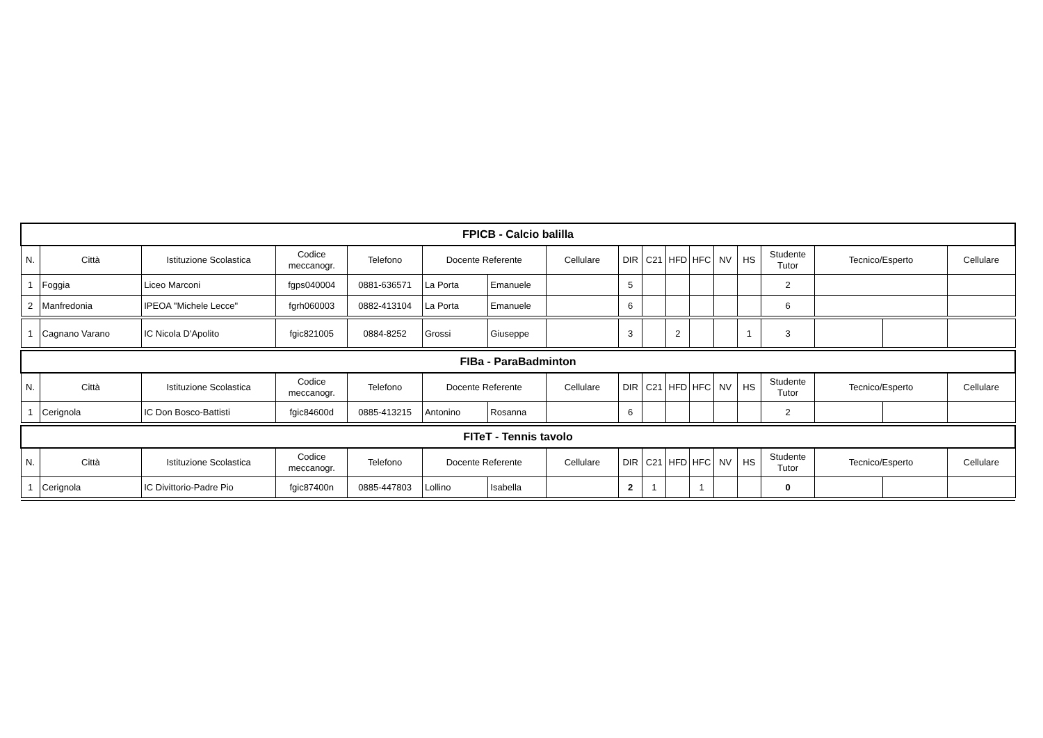| FPICB - Calcio balilla | | | | | | | | | | | | | | | | | |
| N. | Città | Istituzione Scolastica | Codice meccanogr. | Telefono | Docente Referente | | Cellulare | DIR | C21 | HFD | HFC | NV | HS | Studente Tutor | Tecnico/Esperto | | Cellulare |
| 1 | Foggia | Liceo Marconi | fgps040004 | 0881-636571 | La Porta | Emanuele | | 5 | | | | | | 2 | | | |
| 2 | Manfredonia | IPEOA "Michele Lecce" | fgrh060003 | 0882-413104 | La Porta | Emanuele | | 6 | | | | | | 6 | | | |
| 1 | Cagnano Varano | IC Nicola D'Apolito | fgic821005 | 0884-8252 | Grossi | Giuseppe | | 3 | | 2 | | | 1 | 3 | | | |
| FIBa - ParaBadminton | | | | | | | | | | | | | | | | | |
| N. | Città | Istituzione Scolastica | Codice meccanogr. | Telefono | Docente Referente | | Cellulare | DIR | C21 | HFD | HFC | NV | HS | Studente Tutor | Tecnico/Esperto | | Cellulare |
| 1 | Cerignola | IC Don Bosco-Battisti | fgic84600d | 0885-413215 | Antonino | Rosanna | | 6 | | | | | | 2 | | | |
| FITeT - Tennis tavolo | | | | | | | | | | | | | | | | | |
| N. | Città | Istituzione Scolastica | Codice meccanogr. | Telefono | Docente Referente | | Cellulare | DIR | C21 | HFD | HFC | NV | HS | Studente Tutor | Tecnico/Esperto | | Cellulare |
| 1 | Cerignola | IC Divittorio-Padre Pio | fgic87400n | 0885-447803 | Lollino | Isabella | | 2 | 1 | | 1 | | | 0 | | | |